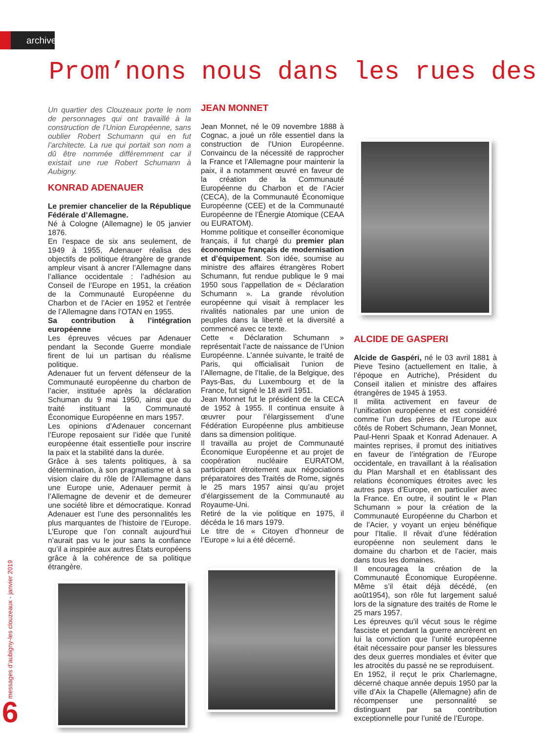archives
Prom’nons nous dans les rues des
Un quartier des Clouzeaux porte le nom de personnages qui ont travaillé à la construction de l’Union Européenne, sans oublier Robert Schumann qui en fut l’architecte. La rue qui portait son nom a dû être nommée différemment car il existait une rue Robert Schumann à Aubigny.
KONRAD ADENAUER
Le premier chancelier de la République Fédérale d’Allemagne.
Né à Cologne (Allemagne) le 05 janvier 1876.
En l’espace de six ans seulement, de 1949 à 1955, Adenauer réalisa des objectifs de politique étrangère de grande ampleur visant à ancrer l’Allemagne dans l’alliance occidentale : l’adhésion au Conseil de l’Europe en 1951, la création de la Communauté Européenne du Charbon et de l’Acier en 1952 et l’entrée de l’Allemagne dans l’OTAN en 1955.
Sa contribution à l’intégration européenne
Les épreuves vécues par Adenauer pendant la Seconde Guerre mondiale firent de lui un partisan du réalisme politique.
Adenauer fut un fervent défenseur de la Communauté européenne du charbon de l’acier, instituée après la déclaration Schuman du 9 mai 1950, ainsi que du traité instituant la Communauté Économique Européenne en mars 1957.
Les opinions d’Adenauer concernant l’Europe reposaient sur l’idée que l’unité européenne était essentielle pour inscrire la paix et la stabilité dans la durée.
Grâce à ses talents politiques, à sa détermination, à son pragmatisme et à sa vision claire du rôle de l’Allemagne dans une Europe unie, Adenauer permit à l’Allemagne de devenir et de demeurer une société libre et démocratique. Konrad Adenauer est l’une des personnalités les plus marquantes de l’histoire de l’Europe. L’Europe que l’on connaît aujourd’hui n’aurait pas vu le jour sans la confiance qu’il a inspirée aux autres États européens grâce à la cohérence de sa politique étrangère.
JEAN MONNET
Jean Monnet, né le 09 novembre 1888 à Cognac, a joué un rôle essentiel dans la construction de l’Union Européenne. Convaincu de la nécessité de rapprocher la France et l’Allemagne pour maintenir la paix, il a notamment œuvré en faveur de la création de la Communauté Européenne du Charbon et de l’Acier (CECA), de la Communauté Économique Européenne (CEE) et de la Communauté Européenne de l’Énergie Atomique (CEAA ou EURATOM).
Homme politique et conseiller économique français, il fut chargé du premier plan économique français de modernisation et d’équipement. Son idée, soumise au ministre des affaires étrangères Robert Schumann, fut rendue publique le 9 mai 1950 sous l’appellation de « Déclaration Schumann ». La grande révolution européenne qui visait à remplacer les rivalités nationales par une union de peuples dans la liberté et la diversité a commencé avec ce texte.
Cette « Déclaration Schumann » représentait l’acte de naissance de l’Union Européenne. L’année suivante, le traité de Paris, qui officialisait l’union de l’Allemagne, de l’Italie, de la Belgique, des Pays-Bas, du Luxembourg et de la France, fut signé le 18 avril 1951.
Jean Monnet fut le président de la CECA de 1952 à 1955. Il continua ensuite à œuvrer pour l’élargissement d’une Fédération Européenne plus ambitieuse dans sa dimension politique.
Il travailla au projet de Communauté Économique Européenne et au projet de coopération nucléaire EURATOM, participant étroitement aux négociations préparatoires des Traités de Rome, signés le 25 mars 1957 ainsi qu’au projet d’élargissement de la Communauté au Royaume-Uni.
Retiré de la vie politique en 1975, il décéda le 16 mars 1979.
Le titre de « Citoyen d’honneur de l’Europe » lui a été décerné.
ALCIDE DE GASPERI
Alcide de Gaspéri, né le 03 avril 1881 à Pieve Tesino (actuellement en Italie, à l’époque en Autriche), Président du Conseil italien et ministre des affaires étrangères de 1945 à 1953.
Il milita activement en faveur de l’unification européenne et est considéré comme l’un des pères de l’Europe aux côtés de Robert Schumann, Jean Monnet, Paul-Henri Spaak et Konrad Adenauer. A maintes reprises, il promut des initiatives en faveur de l’intégration de l’Europe occidentale, en travaillant à la réalisation du Plan Marshall et en établissant des relations économiques étroites avec les autres pays d’Europe, en particulier avec la France. En outre, il soutint le « Plan Schumann » pour la création de la Communauté Européenne du Charbon et de l’Acier, y voyant un enjeu bénéfique pour l’Italie. Il rêvait d’une fédération européenne non seulement dans le domaine du charbon et de l’acier, mais dans tous les domaines.
Il encouragea la création de la Communauté Économique Européenne. Même s’il était déjà décédé, (en août1954), son rôle fut largement salué lors de la signature des traités de Rome le 25 mars 1957.
Les épreuves qu’il vécut sous le régime fasciste et pendant la guerre ancrèrent en lui la conviction que l’unité européenne était nécessaire pour panser les blessures des deux guerres mondiales et éviter que les atrocités du passé ne se reproduisent.
En 1952, il reçut le prix Charlemagne, décerné chaque année depuis 1950 par la ville d’Aix la Chapelle (Allemagne) afin de récompenser une personnalité se distinguant par sa contribution exceptionnelle pour l’unité de l’Europe.
messages d’aubigny-les clouzeaux - janvier 2019
6